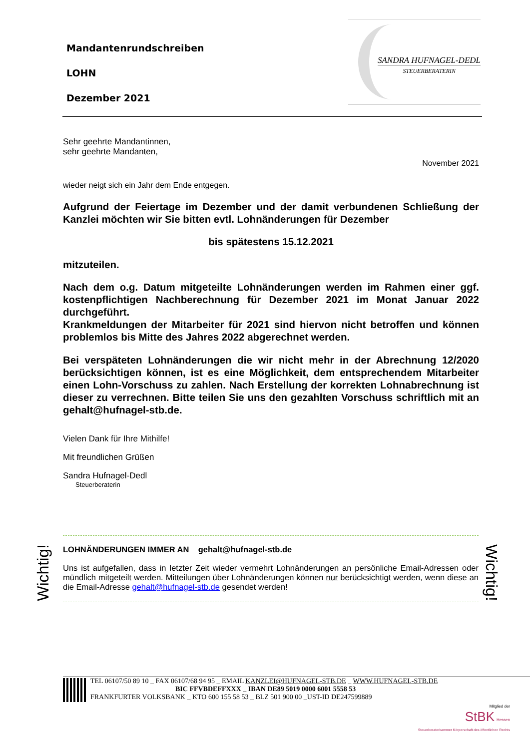Mandantenrundschreiben
LOHN
Dezember 2021
SANDRA HUFNAGEL-DEDL
STEUERBERATERIN
Sehr geehrte Mandantinnen,
sehr geehrte Mandanten,
November 2021
wieder neigt sich ein Jahr dem Ende entgegen.
Aufgrund der Feiertage im Dezember und der damit verbundenen Schließung der Kanzlei möchten wir Sie bitten evtl. Lohnänderungen für Dezember
bis spätestens 15.12.2021
mitzuteilen.
Nach dem o.g. Datum mitgeteilte Lohnänderungen werden im Rahmen einer ggf. kostenpflichtigen Nachberechnung für Dezember 2021 im Monat Januar 2022 durchgeführt.
Krankmeldungen der Mitarbeiter für 2021 sind hiervon nicht betroffen und können problemlos bis Mitte des Jahres 2022 abgerechnet werden.
Bei verspäteten Lohnänderungen die wir nicht mehr in der Abrechnung 12/2020 berücksichtigen können, ist es eine Möglichkeit, dem entsprechendem Mitarbeiter einen Lohn-Vorschuss zu zahlen. Nach Erstellung der korrekten Lohnabrechnung ist dieser zu verrechnen. Bitte teilen Sie uns den gezahlten Vorschuss schriftlich mit an gehalt@hufnagel-stb.de.
Vielen Dank für Ihre Mithilfe!
Mit freundlichen Grüßen
Sandra Hufnagel-Dedl
Steuerberaterin
Wichtig!
LOHNÄNDERUNGEN IMMER AN gehalt@hufnagel-stb.de
Uns ist aufgefallen, dass in letzter Zeit wieder vermehrt Lohnänderungen an persönliche Email-Adressen oder mündlich mitgeteilt werden. Mitteilungen über Lohnänderungen können nur berücksichtigt werden, wenn diese an die Email-Adresse gehalt@hufnagel-stb.de gesendet werden!
Wichtig!
TEL 06107/50 89 10 _ FAX 06107/68 94 95 _ EMAIL KANZLEI@HUFNAGEL-STB.DE _ WWW.HUFNAGEL-STB.DE
BIC FFVBDEFFXXX _ IBAN DE89 5019 0000 6001 5558 53
FRANKFURTER VOLKSBANK _ KTO 600 155 58 53 _ BLZ 501 900 00 _UST-ID DE247599889
Mitglied der
StBK Hessen
Steuerberaterkammer Körperschaft des öffentlichen Rechts